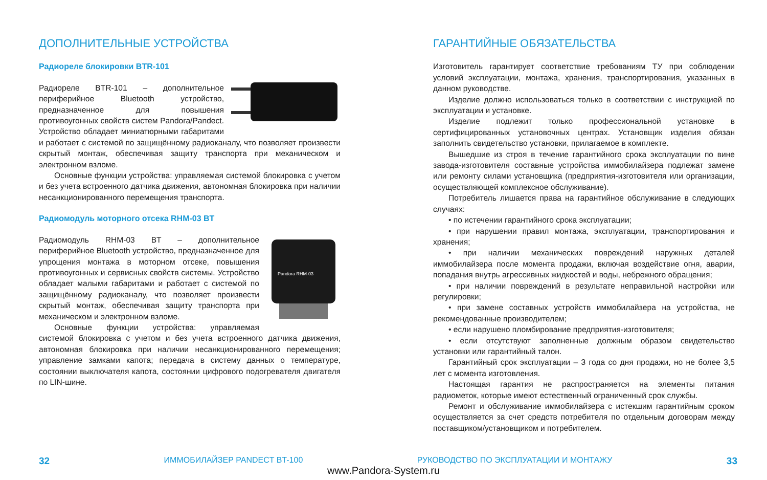ДОПОЛНИТЕЛЬНЫЕ УСТРОЙСТВА
Радиореле блокировки BTR-101
Радиореле BTR-101 – дополнительное периферийное Bluetooth устройство, предназначенное для повышения противоугонных свойств систем Pandora/Pandect. Устройство обладает миниатюрными габаритами и работает с системой по защищённому радиоканалу, что позволяет произвести скрытый монтаж, обеспечивая защиту транспорта при механическом и электронном взломе.
Основные функции устройства: управляемая системой блокировка с учетом и без учета встроенного датчика движения, автономная блокировка при наличии несанкционированного перемещения транспорта.
Радиомодуль моторного отсека RHM-03 BT
Pandora RHM-03
Радиомодуль RHM-03 BT – дополнительное периферийное Bluetooth устройство, предназначенное для упрощения монтажа в моторном отсеке, повышения противоугонных и сервисных свойств системы. Устройство обладает малыми габаритами и работает с системой по защищённому радиоканалу, что позволяет произвести скрытый монтаж, обеспечивая защиту транспорта при механическом и электронном взломе.
Основные функции устройства: управляемая системой блокировка с учетом и без учета встроенного датчика движения, автономная блокировка при наличии несанкционированного перемещения; управление замками капота; передача в систему данных о температуре, состоянии выключателя капота, состоянии цифрового подогревателя двигателя по LIN-шине.
ГАРАНТИЙНЫЕ ОБЯЗАТЕЛЬСТВА
Изготовитель гарантирует соответствие требованиям ТУ при соблюдении условий эксплуатации, монтажа, хранения, транспортирования, указанных в данном руководстве.
Изделие должно использоваться только в соответствии с инструкцией по эксплуатации и установке.
Изделие подлежит только профессиональной установке в сертифицированных установочных центрах. Установщик изделия обязан заполнить свидетельство установки, прилагаемое в комплекте.
Вышедшие из строя в течение гарантийного срока эксплуатации по вине завода-изготовителя составные устройства иммобилайзера подлежат замене или ремонту силами установщика (предприятия-изготовителя или организации, осуществляющей комплексное обслуживание).
Потребитель лишается права на гарантийное обслуживание в следующих случаях:
• по истечении гарантийного срока эксплуатации;
• при нарушении правил монтажа, эксплуатации, транспортирования и хранения;
• при наличии механических повреждений наружных деталей иммобилайзера после момента продажи, включая воздействие огня, аварии, попадания внутрь агрессивных жидкостей и воды, небрежного обращения;
• при наличии повреждений в результате неправильной настройки или регулировки;
• при замене составных устройств иммобилайзера на устройства, не рекомендованные производителем;
• если нарушено пломбирование предприятия-изготовителя;
• если отсутствуют заполненные должным образом свидетельство установки или гарантийный талон.
Гарантийный срок эксплуатации – 3 года со дня продажи, но не более 3,5 лет с момента изготовления.
Настоящая гарантия не распространяется на элементы питания радиометок, которые имеют естественный ограниченный срок службы.
Ремонт и обслуживание иммобилайзера с истекшим гарантийным сроком осуществляется за счет средств потребителя по отдельным договорам между поставщиком/установщиком и потребителем.
32 ИММОБИЛАЙЗЕР PANDECT BT-100 РУКОВОДСТВО ПО ЭКСПЛУАТАЦИИ И МОНТАЖУ 33
www.Pandora-System.ru